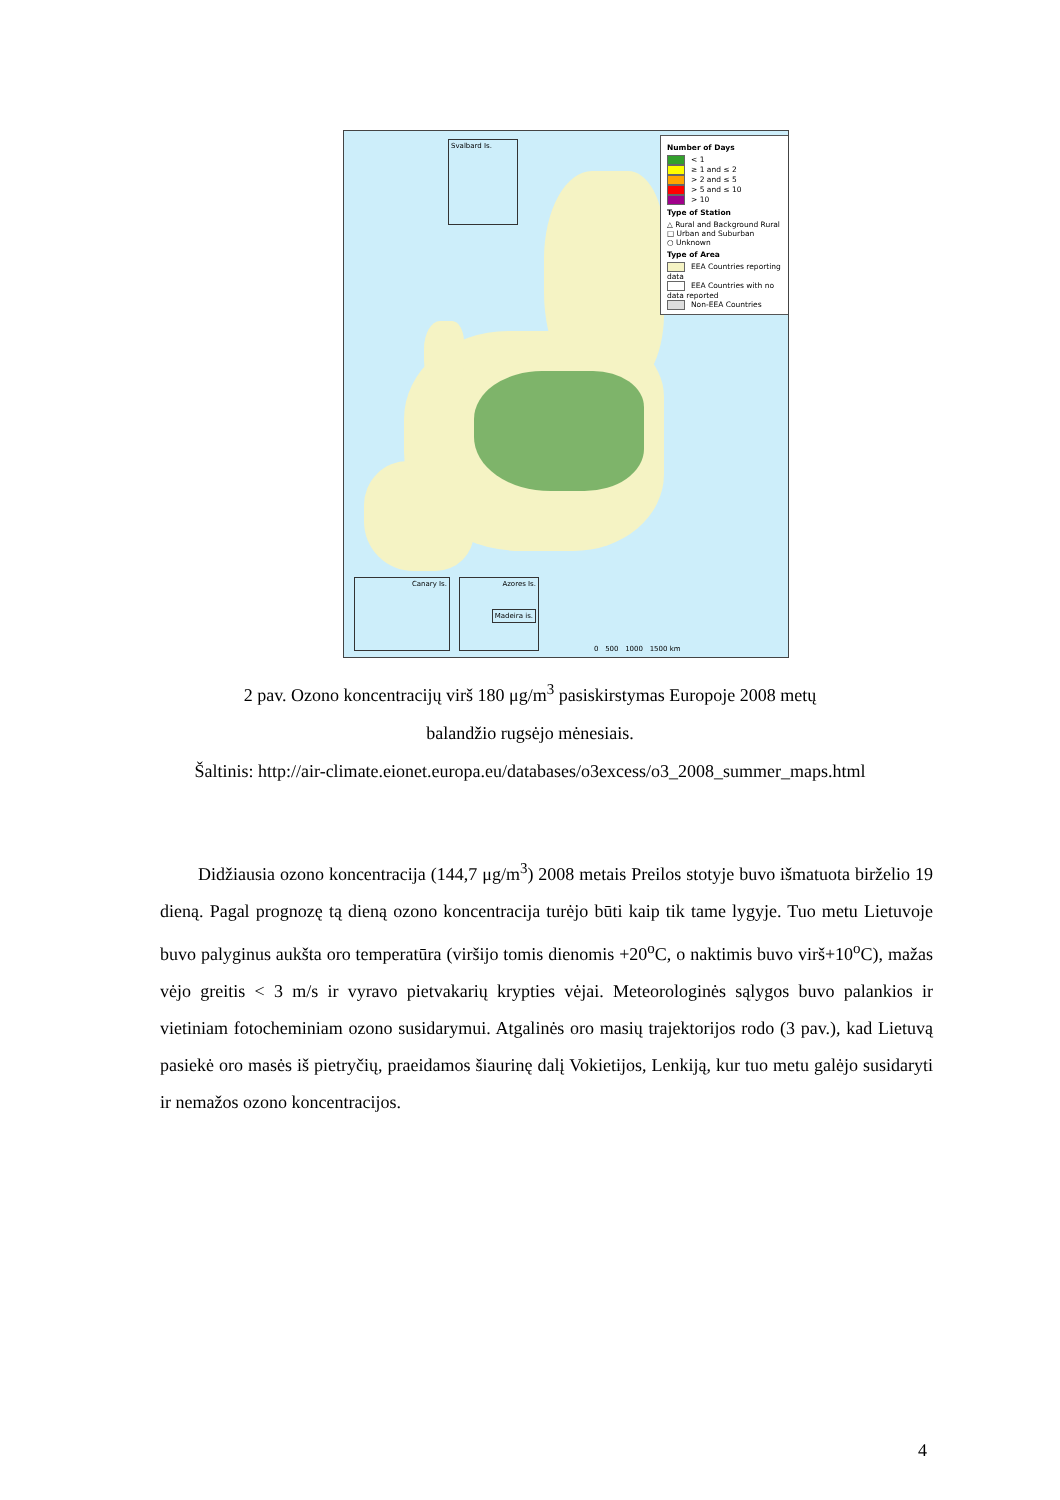Svalbard Is.
Canary Is.
Azores Is.
Madeira is.
Number of Days
< 1
≥ 1 and ≤ 2
> 2 and ≤ 5
> 5 and ≤ 10
> 10
Type of Station
△ Rural and Background Rural
□ Urban and Suburban
○ Unknown
Type of Area
EEA Countries reporting data
EEA Countries with no data reported
Non-EEA Countries
0 500 1000 1500 km
2 pav. Ozono koncentracijų virš 180 μg/m<sup>3</sup> pasiskirstymas Europoje 2008 metų
balandžio rugsėjo mėnesiais.
Šaltinis: http://air-climate.eionet.europa.eu/databases/o3excess/o3_2008_summer_maps.html
Didžiausia ozono koncentracija (144,7 μg/m<sup>3</sup>) 2008 metais Preilos stotyje buvo išmatuota birželio 19 dieną. Pagal prognozę tą dieną ozono koncentracija turėjo būti kaip tik tame lygyje. Tuo metu Lietuvoje buvo palyginus aukšta oro temperatūra (viršijo tomis dienomis +20<sup>o</sup>C, o naktimis buvo virš+10<sup>o</sup>C), mažas vėjo greitis < 3 m/s ir vyravo pietvakarių krypties vėjai. Meteorologinės sąlygos buvo palankios ir vietiniam fotocheminiam ozono susidarymui. Atgalinės oro masių trajektorijos rodo (3 pav.), kad Lietuvą pasiekė oro masės iš pietryčių, praeidamos šiaurinę dalį Vokietijos, Lenkiją, kur tuo metu galėjo susidaryti ir nemažos ozono koncentracijos.
4